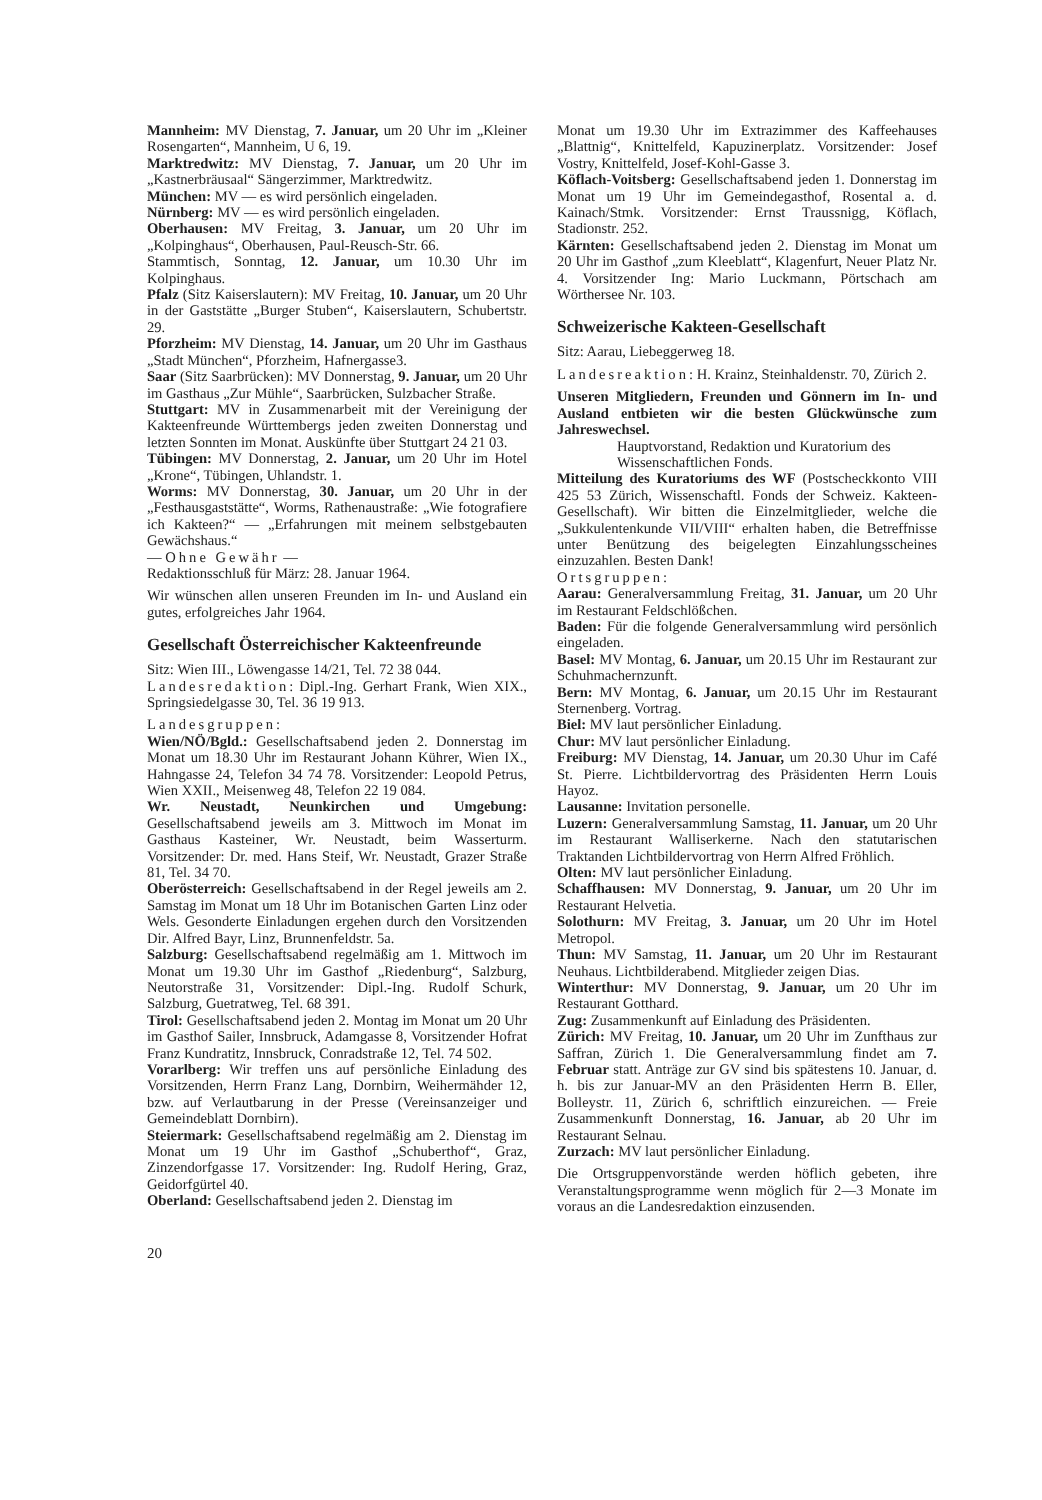Mannheim: MV Dienstag, 7. Januar, um 20 Uhr im „Kleiner Rosengarten“, Mannheim, U 6, 19.
Marktredwitz: MV Dienstag, 7. Januar, um 20 Uhr im „Kastnerbräusaal“ Sängerzimmer, Marktredwitz.
München: MV — es wird persönlich eingeladen.
Nürnberg: MV — es wird persönlich eingeladen.
Oberhausen: MV Freitag, 3. Januar, um 20 Uhr im „Kolpinghaus“, Oberhausen, Paul-Reusch-Str. 66.
Stammtisch, Sonntag, 12. Januar, um 10.30 Uhr im Kolpinghaus.
Pfalz (Sitz Kaiserslautern): MV Freitag, 10. Januar, um 20 Uhr in der Gaststätte „Burger Stuben“, Kaiserslautern, Schubertstr. 29.
Pforzheim: MV Dienstag, 14. Januar, um 20 Uhr im Gasthaus „Stadt München“, Pforzheim, Hafnergasse3.
Saar (Sitz Saarbrücken): MV Donnerstag, 9. Januar, um 20 Uhr im Gasthaus „Zur Mühle“, Saarbrücken, Sulzbacher Straße.
Stuttgart: MV in Zusammenarbeit mit der Vereinigung der Kakteenfreunde Württembergs jeden zweiten Donnerstag und letzten Sonnten im Monat. Auskünfte über Stuttgart 24 21 03.
Tübingen: MV Donnerstag, 2. Januar, um 20 Uhr im Hotel „Krone“, Tübingen, Uhlandstr. 1.
Worms: MV Donnerstag, 30. Januar, um 20 Uhr in der „Festhausgaststätte“, Worms, Rathenaustraße: „Wie fotografiere ich Kakteen?“ — „Erfahrungen mit meinem selbstgebauten Gewächshaus.“
— Ohne Gewähr —
Redaktionsschluß für März: 28. Januar 1964.
Wir wünschen allen unseren Freunden im In- und Ausland ein gutes, erfolgreiches Jahr 1964.
Gesellschaft Österreichischer Kakteenfreunde
Sitz: Wien III., Löwengasse 14/21, Tel. 72 38 044.
Landesredaktion: Dipl.-Ing. Gerhart Frank, Wien XIX., Springsiedelgasse 30, Tel. 36 19 913.
Landesgruppen:
Wien/NÖ/Bgld.: Gesellschaftsabend jeden 2. Donnerstag im Monat um 18.30 Uhr im Restaurant Johann Kührer, Wien IX., Hahngasse 24, Telefon 34 74 78. Vorsitzender: Leopold Petrus, Wien XXII., Meisenweg 48, Telefon 22 19 084.
Wr. Neustadt, Neunkirchen und Umgebung: Gesellschaftsabend jeweils am 3. Mittwoch im Monat im Gasthaus Kasteiner, Wr. Neustadt, beim Wasserturm. Vorsitzender: Dr. med. Hans Steif, Wr. Neustadt, Grazer Straße 81, Tel. 34 70.
Oberösterreich: Gesellschaftsabend in der Regel jeweils am 2. Samstag im Monat um 18 Uhr im Botanischen Garten Linz oder Wels. Gesonderte Einladungen ergehen durch den Vorsitzenden Dir. Alfred Bayr, Linz, Brunnenfeldstr. 5a.
Salzburg: Gesellschaftsabend regelmäßig am 1. Mittwoch im Monat um 19.30 Uhr im Gasthof „Riedenburg“, Salzburg, Neutorstraße 31, Vorsitzender: Dipl.-Ing. Rudolf Schurk, Salzburg, Guetratweg, Tel. 68 391.
Tirol: Gesellschaftsabend jeden 2. Montag im Monat um 20 Uhr im Gasthof Sailer, Innsbruck, Adamgasse 8, Vorsitzender Hofrat Franz Kundratitz, Innsbruck, Conradstraße 12, Tel. 74 502.
Vorarlberg: Wir treffen uns auf persönliche Einladung des Vorsitzenden, Herrn Franz Lang, Dornbirn, Weihermähder 12, bzw. auf Verlautbarung in der Presse (Vereinsanzeiger und Gemeindeblatt Dornbirn).
Steiermark: Gesellschaftsabend regelmäßig am 2. Dienstag im Monat um 19 Uhr im Gasthof „Schuberthof“, Graz, Zinzendorfgasse 17. Vorsitzender: Ing. Rudolf Hering, Graz, Geidorfgürtel 40.
Oberland: Gesellschaftsabend jeden 2. Dienstag im
Monat um 19.30 Uhr im Extrazimmer des Kaffeehauses „Blattnig“, Knittelfeld, Kapuzinerplatz. Vorsitzender: Josef Vostry, Knittelfeld, Josef-Kohl-Gasse 3.
Köflach-Voitsberg: Gesellschaftsabend jeden 1. Donnerstag im Monat um 19 Uhr im Gemeindegasthof, Rosental a. d. Kainach/Stmk. Vorsitzender: Ernst Traussnigg, Köflach, Stadionstr. 252.
Kärnten: Gesellschaftsabend jeden 2. Dienstag im Monat um 20 Uhr im Gasthof „zum Kleeblatt“, Klagenfurt, Neuer Platz Nr. 4. Vorsitzender Ing: Mario Luckmann, Pörtschach am Wörthersee Nr. 103.
Schweizerische Kakteen-Gesellschaft
Sitz: Aarau, Liebeggerweg 18.
Landesreaktion: H. Krainz, Steinhaldenstr. 70, Zürich 2.
Unseren Mitgliedern, Freunden und Gönnern im In- und Ausland entbieten wir die besten Glückwünsche zum Jahreswechsel.
Hauptvorstand, Redaktion und Kuratorium des Wissenschaftlichen Fonds.
Mitteilung des Kuratoriums des WF (Postscheckkonto VIII 425 53 Zürich, Wissenschaftl. Fonds der Schweiz. Kakteen-Gesellschaft). Wir bitten die Einzelmitglieder, welche die „Sukkulentenkunde VII/VIII“ erhalten haben, die Betreffnisse unter Benützung des beigelegten Einzahlungsscheines einzuzahlen. Besten Dank!
Ortsgruppen:
Aarau: Generalversammlung Freitag, 31. Januar, um 20 Uhr im Restaurant Feldschlößchen.
Baden: Für die folgende Generalversammlung wird persönlich eingeladen.
Basel: MV Montag, 6. Januar, um 20.15 Uhr im Restaurant zur Schuhmachernzunft.
Bern: MV Montag, 6. Januar, um 20.15 Uhr im Restaurant Sternenberg. Vortrag.
Biel: MV laut persönlicher Einladung.
Chur: MV laut persönlicher Einladung.
Freiburg: MV Dienstag, 14. Januar, um 20.30 Uhur im Café St. Pierre. Lichtbildervortrag des Präsidenten Herrn Louis Hayoz.
Lausanne: Invitation personelle.
Luzern: Generalversammlung Samstag, 11. Januar, um 20 Uhr im Restaurant Walliserkerne. Nach den statutarischen Traktanden Lichtbildervortrag von Herrn Alfred Fröhlich.
Olten: MV laut persönlicher Einladung.
Schaffhausen: MV Donnerstag, 9. Januar, um 20 Uhr im Restaurant Helvetia.
Solothurn: MV Freitag, 3. Januar, um 20 Uhr im Hotel Metropol.
Thun: MV Samstag, 11. Januar, um 20 Uhr im Restaurant Neuhaus. Lichtbilderabend. Mitglieder zeigen Dias.
Winterthur: MV Donnerstag, 9. Januar, um 20 Uhr im Restaurant Gotthard.
Zug: Zusammenkunft auf Einladung des Präsidenten.
Zürich: MV Freitag, 10. Januar, um 20 Uhr im Zunfthaus zur Saffran, Zürich 1. Die Generalversammlung findet am 7. Februar statt. Anträge zur GV sind bis spätestens 10. Januar, d. h. bis zur Januar-MV an den Präsidenten Herrn B. Eller, Bolleystr. 11, Zürich 6, schriftlich einzureichen. — Freie Zusammenkunft Donnerstag, 16. Januar, ab 20 Uhr im Restaurant Selnau.
Zurzach: MV laut persönlicher Einladung.
Die Ortsgruppenvorstände werden höflich gebeten, ihre Veranstaltungsprogramme wenn möglich für 2—3 Monate im voraus an die Landesredaktion einzusenden.
20